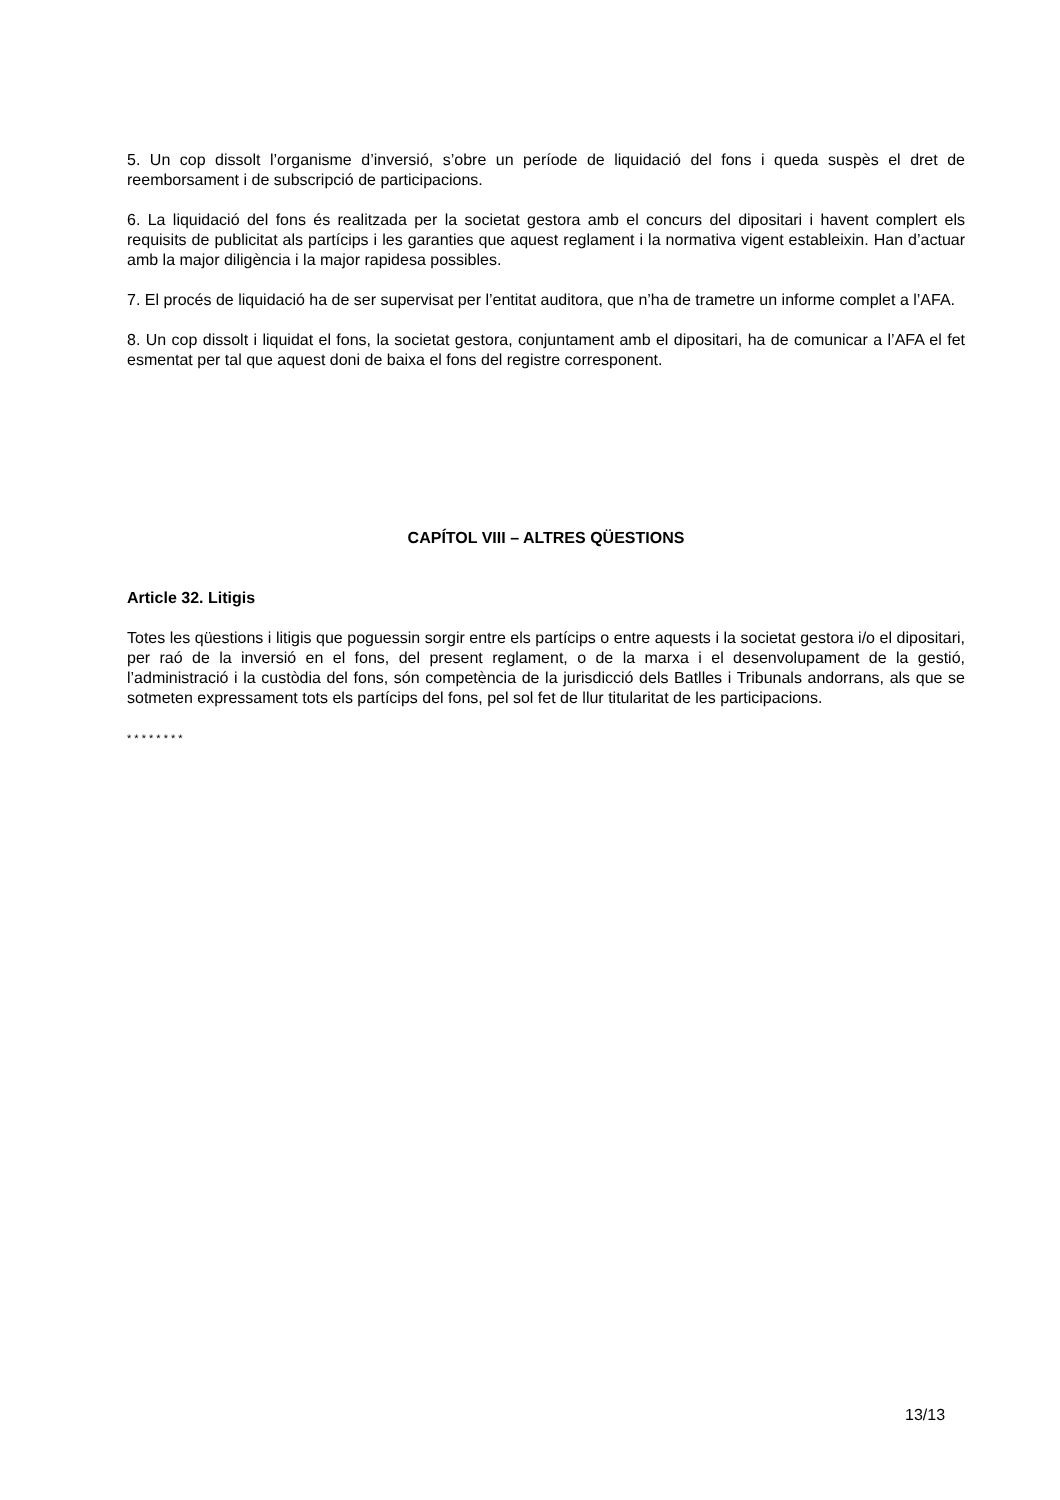5. Un cop dissolt l’organisme d’inversió, s’obre un període de liquidació del fons i queda suspès el dret de reemborsament i de subscripció de participacions.
6. La liquidació del fons és realitzada per la societat gestora amb el concurs del dipositari i havent complert els requisits de publicitat als partícips i les garanties que aquest reglament i la normativa vigent estableixin. Han d’actuar amb la major diligència i la major rapidesa possibles.
7. El procés de liquidació ha de ser supervisat per l’entitat auditora, que n’ha de trametre un informe complet a l’AFA.
8. Un cop dissolt i liquidat el fons, la societat gestora, conjuntament amb el dipositari, ha de comunicar a l’AFA el fet esmentat per tal que aquest doni de baixa el fons del registre corresponent.
CAPÍTOL VIII – ALTRES QÜESTIONS
Article 32. Litigis
Totes les qüestions i litigis que poguessin sorgir entre els partícips o entre aquests i la societat gestora i/o el dipositari, per raó de la inversió en el fons, del present reglament, o de la marxa i el desenvolupament de la gestió, l’administració i la custòdia del fons, són competència de la jurisdicció dels Batlles i Tribunals andorrans, als que se sotmeten expressament tots els partícips del fons, pel sol fet de llur titularitat de les participacions.
* * * * * * * *
13/13